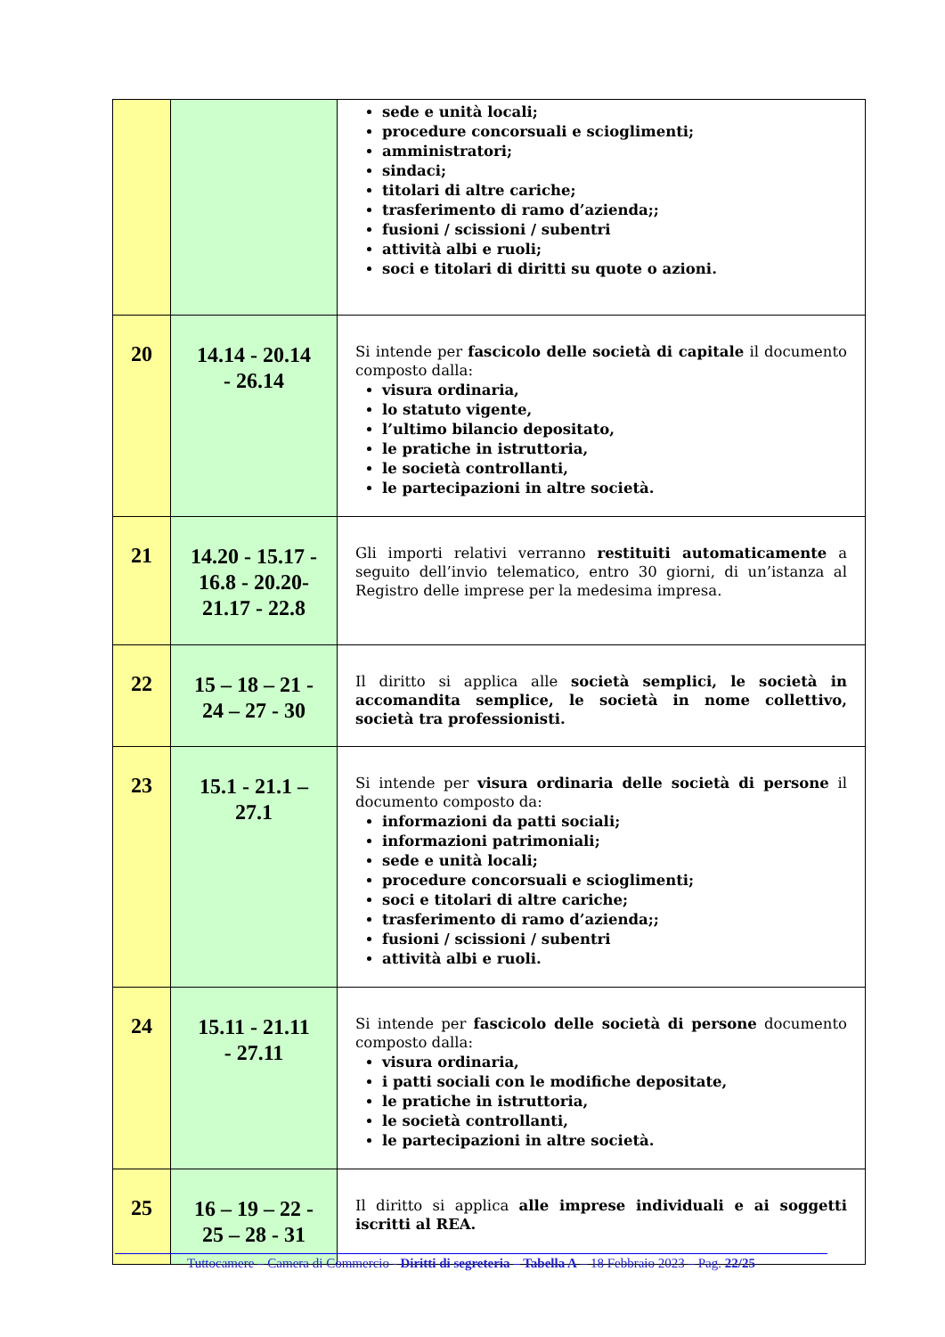| | | sede e unità locali; procedure concorsuali e scioglimenti; amministratori; sindaci; titolari di altre cariche; trasferimento di ramo d’azienda;; fusioni / scissioni / subentri attività albi e ruoli; soci e titolari di diritti su quote o azioni. |
| 20 | 14.14 - 20.14 - 26.14 | Si intende per fascicolo delle società di capitale il documento composto dalla: visura ordinaria, lo statuto vigente, l’ultimo bilancio depositato, le pratiche in istruttoria, le società controllanti, le partecipazioni in altre società. |
| 21 | 14.20 - 15.17 - 16.8 - 20.20- 21.17 - 22.8 | Gli importi relativi verranno restituiti automaticamente a seguito dell’invio telematico, entro 30 giorni, di un’istanza al Registro delle imprese per la medesima impresa. |
| 22 | 15 – 18 – 21 - 24 – 27 - 30 | Il diritto si applica alle società semplici, le società in accomandita semplice, le società in nome collettivo, società tra professionisti. |
| 23 | 15.1 - 21.1 – 27.1 | Si intende per visura ordinaria delle società di persone il documento composto da: informazioni da patti sociali; informazioni patrimoniali; sede e unità locali; procedure concorsuali e scioglimenti; soci e titolari di altre cariche; trasferimento di ramo d’azienda;; fusioni / scissioni / subentri attività albi e ruoli. |
| 24 | 15.11 - 21.11 - 27.11 | Si intende per fascicolo delle società di persone documento composto dalla: visura ordinaria, i patti sociali con le modifiche depositate, le pratiche in istruttoria, le società controllanti, le partecipazioni in altre società. |
| 25 | 16 – 19 – 22 - 25 – 28 - 31 | Il diritto si applica alle imprese individuali e ai soggetti iscritti al REA. |
Tuttocamere – Camera di Commercio - Diritti di segreteria – Tabella A – 18 Febbraio 2023 – Pag. 22/25